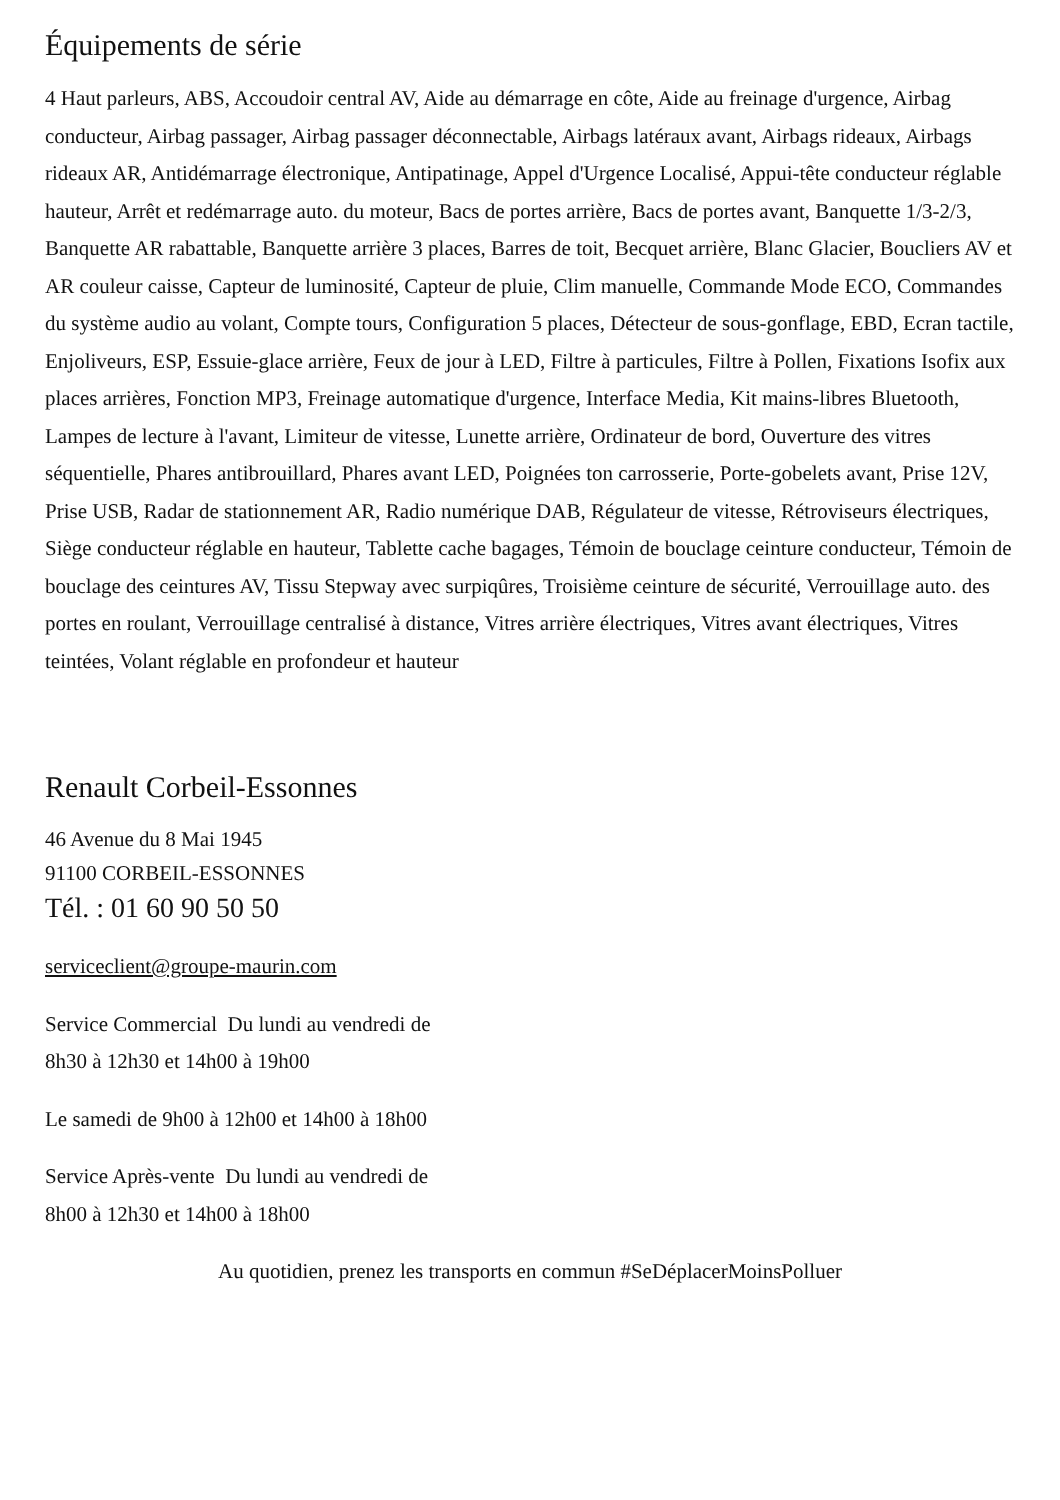Équipements de série
4 Haut parleurs, ABS, Accoudoir central AV, Aide au démarrage en côte, Aide au freinage d'urgence, Airbag conducteur, Airbag passager, Airbag passager déconnectable, Airbags latéraux avant, Airbags rideaux, Airbags rideaux AR, Antidémarrage électronique, Antipatinage, Appel d'Urgence Localisé, Appui-tête conducteur réglable hauteur, Arrêt et redémarrage auto. du moteur, Bacs de portes arrière, Bacs de portes avant, Banquette 1/3-2/3, Banquette AR rabattable, Banquette arrière 3 places, Barres de toit, Becquet arrière, Blanc Glacier, Boucliers AV et AR couleur caisse, Capteur de luminosité, Capteur de pluie, Clim manuelle, Commande Mode ECO, Commandes du système audio au volant, Compte tours, Configuration 5 places, Détecteur de sous-gonflage, EBD, Ecran tactile, Enjoliveurs, ESP, Essuie-glace arrière, Feux de jour à LED, Filtre à particules, Filtre à Pollen, Fixations Isofix aux places arrières, Fonction MP3, Freinage automatique d'urgence, Interface Media, Kit mains-libres Bluetooth, Lampes de lecture à l'avant, Limiteur de vitesse, Lunette arrière, Ordinateur de bord, Ouverture des vitres séquentielle, Phares antibrouillard, Phares avant LED, Poignées ton carrosserie, Porte-gobelets avant, Prise 12V, Prise USB, Radar de stationnement AR, Radio numérique DAB, Régulateur de vitesse, Rétroviseurs électriques, Siège conducteur réglable en hauteur, Tablette cache bagages, Témoin de bouclage ceinture conducteur, Témoin de bouclage des ceintures AV, Tissu Stepway avec surpiqûres, Troisième ceinture de sécurité, Verrouillage auto. des portes en roulant, Verrouillage centralisé à distance, Vitres arrière électriques, Vitres avant électriques, Vitres teintées, Volant réglable en profondeur et hauteur
Renault Corbeil-Essonnes
46 Avenue du 8 Mai 1945
91100 CORBEIL-ESSONNES
Tél. : 01 60 90 50 50
serviceclient@groupe-maurin.com
Service Commercial Du lundi au vendredi de
8h30 à 12h30 et 14h00 à 19h00
Le samedi de 9h00 à 12h00 et 14h00 à 18h00
Service Après-vente Du lundi au vendredi de
8h00 à 12h30 et 14h00 à 18h00
Au quotidien, prenez les transports en commun #SeDéplacerMoinsPolluer